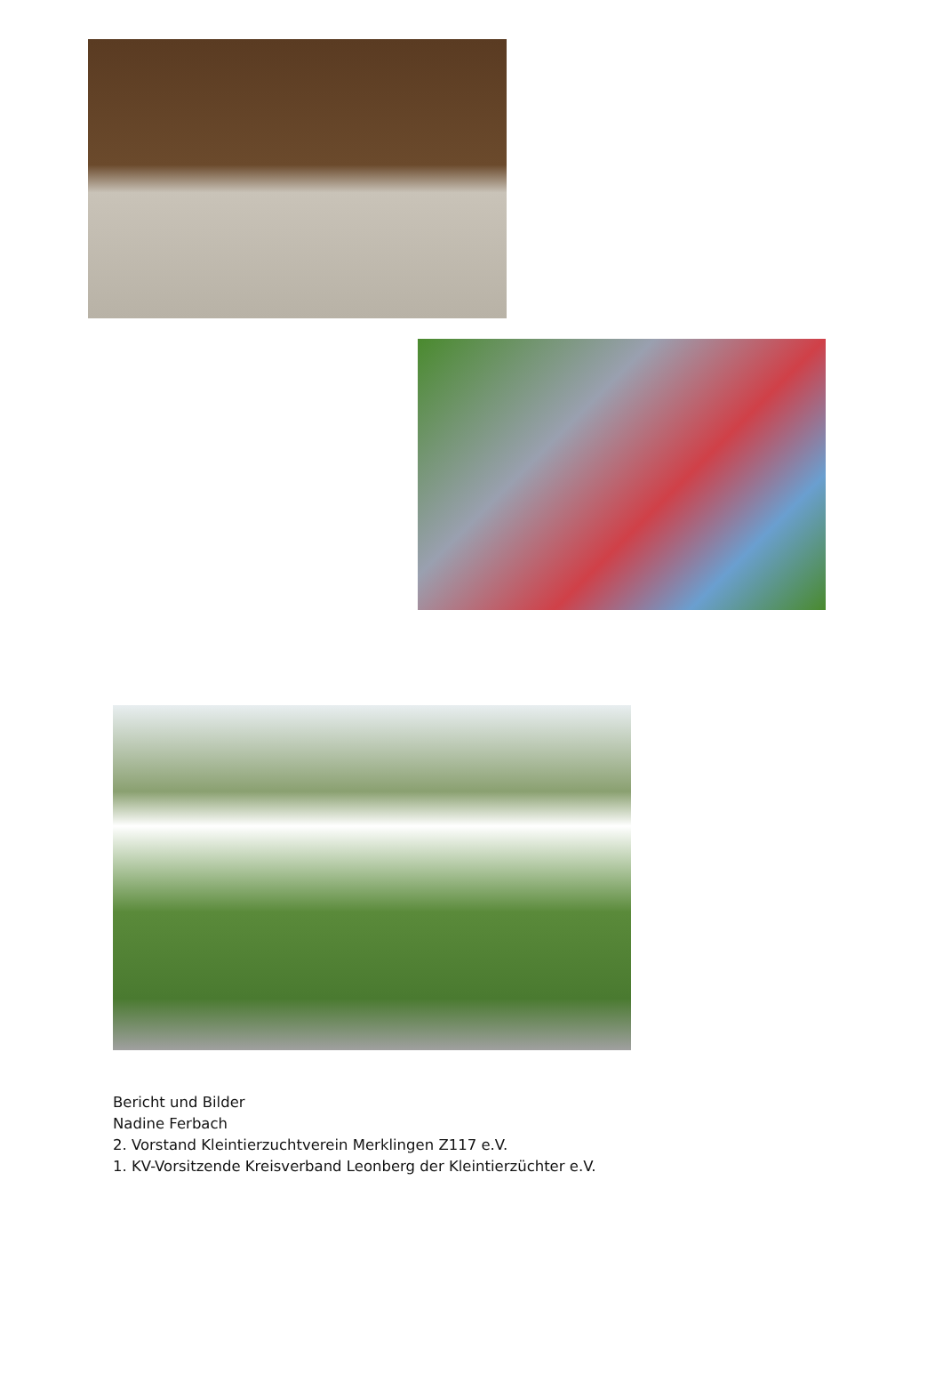Bericht und Bilder
Nadine Ferbach
2. Vorstand Kleintierzuchtverein Merklingen Z117 e.V.
1. KV-Vorsitzende Kreisverband Leonberg der Kleintierzüchter e.V.